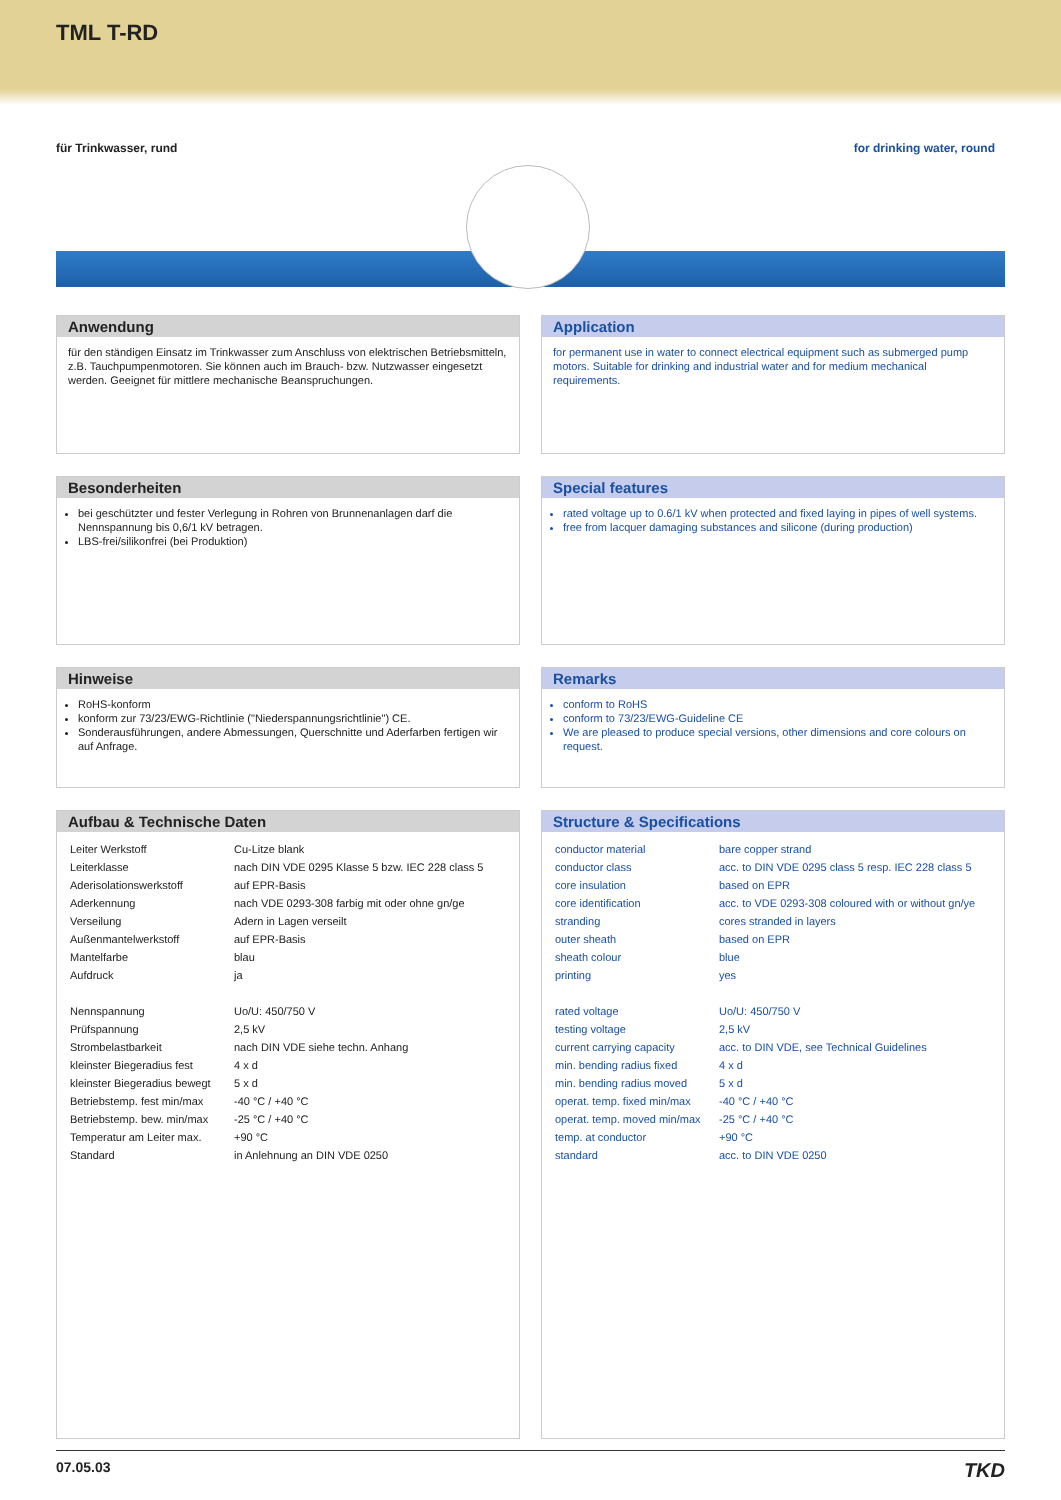TML T-RD
für Trinkwasser, rund for drinking water, round
Anwendung
für den ständigen Einsatz im Trinkwasser zum Anschluss von elektrischen Betriebsmitteln, z.B. Tauchpumpenmotoren. Sie können auch im Brauch- bzw. Nutzwasser eingesetzt werden. Geeignet für mittlere mechanische Beanspruchungen.
Besonderheiten
bei geschützter und fester Verlegung in Rohren von Brunnenanlagen darf die Nennspannung bis 0,6/1 kV betragen.
LBS-frei/silikonfrei (bei Produktion)
Hinweise
RoHS-konform
konform zur 73/23/EWG-Richtlinie ("Niederspannungsrichtlinie") CE.
Sonderausführungen, andere Abmessungen, Querschnitte und Aderfarben fertigen wir auf Anfrage.
Aufbau & Technische Daten
| Leiter Werkstoff | Cu-Litze blank |
| Leiterklasse | nach DIN VDE 0295 Klasse 5 bzw. IEC 228 class 5 |
| Aderisolationswerkstoff | auf EPR-Basis |
| Aderkennung | nach VDE 0293-308 farbig mit oder ohne gn/ge |
| Verseilung | Adern in Lagen verseilt |
| Außenmantelwerkstoff | auf EPR-Basis |
| Mantelfarbe | blau |
| Aufdruck | ja |
| Nennspannung | Uo/U: 450/750 V |
| Prüfspannung | 2,5 kV |
| Strombelastbarkeit | nach DIN VDE siehe techn. Anhang |
| kleinster Biegeradius fest | 4 x d |
| kleinster Biegeradius bewegt | 5 x d |
| Betriebstemp. fest min/max | -40 °C / +40 °C |
| Betriebstemp. bew. min/max | -25 °C / +40 °C |
| Temperatur am Leiter max. | +90 °C |
| Standard | in Anlehnung an DIN VDE 0250 |
Application
for permanent use in water to connect electrical equipment such as submerged pump motors. Suitable for drinking and industrial water and for medium mechanical requirements.
Special features
rated voltage up to 0.6/1 kV when protected and fixed laying in pipes of well systems.
free from lacquer damaging substances and silicone (during production)
Remarks
conform to RoHS
conform to 73/23/EWG-Guideline CE
We are pleased to produce special versions, other dimensions and core colours on request.
Structure & Specifications
| conductor material | bare copper strand |
| conductor class | acc. to DIN VDE 0295 class 5 resp. IEC 228 class 5 |
| core insulation | based on EPR |
| core identification | acc. to VDE 0293-308 coloured with or without gn/ye |
| stranding | cores stranded in layers |
| outer sheath | based on EPR |
| sheath colour | blue |
| printing | yes |
| rated voltage | Uo/U: 450/750 V |
| testing voltage | 2,5 kV |
| current carrying capacity | acc. to DIN VDE, see Technical Guidelines |
| min. bending radius fixed | 4 x d |
| min. bending radius moved | 5 x d |
| operat. temp. fixed min/max | -40 °C / +40 °C |
| operat. temp. moved min/max | -25 °C / +40 °C |
| temp. at conductor | +90 °C |
| standard | acc. to DIN VDE 0250 |
07.05.03 TKD